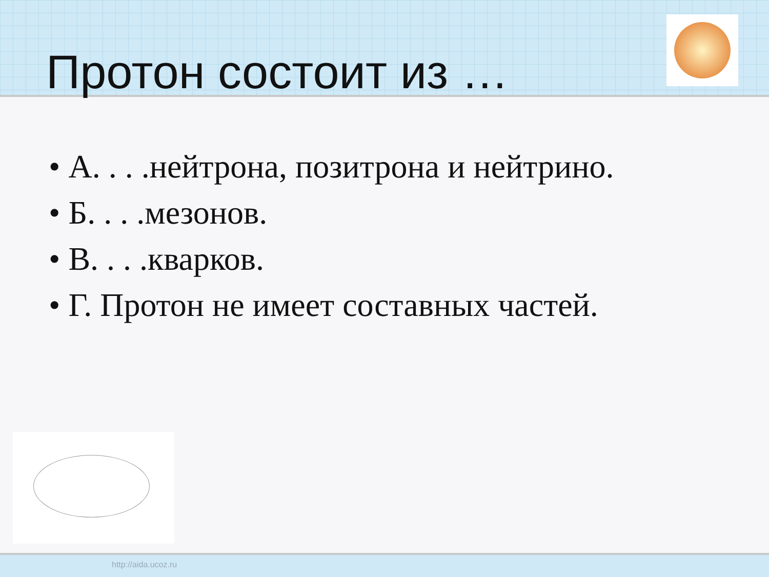Протон состоит из …
• А. . . .нейтрона, позитрона и нейтрино.
• Б. . . .мезонов.
• В. . . .кварков.
• Г. Протон не имеет составных частей.
http://aida.ucoz.ru